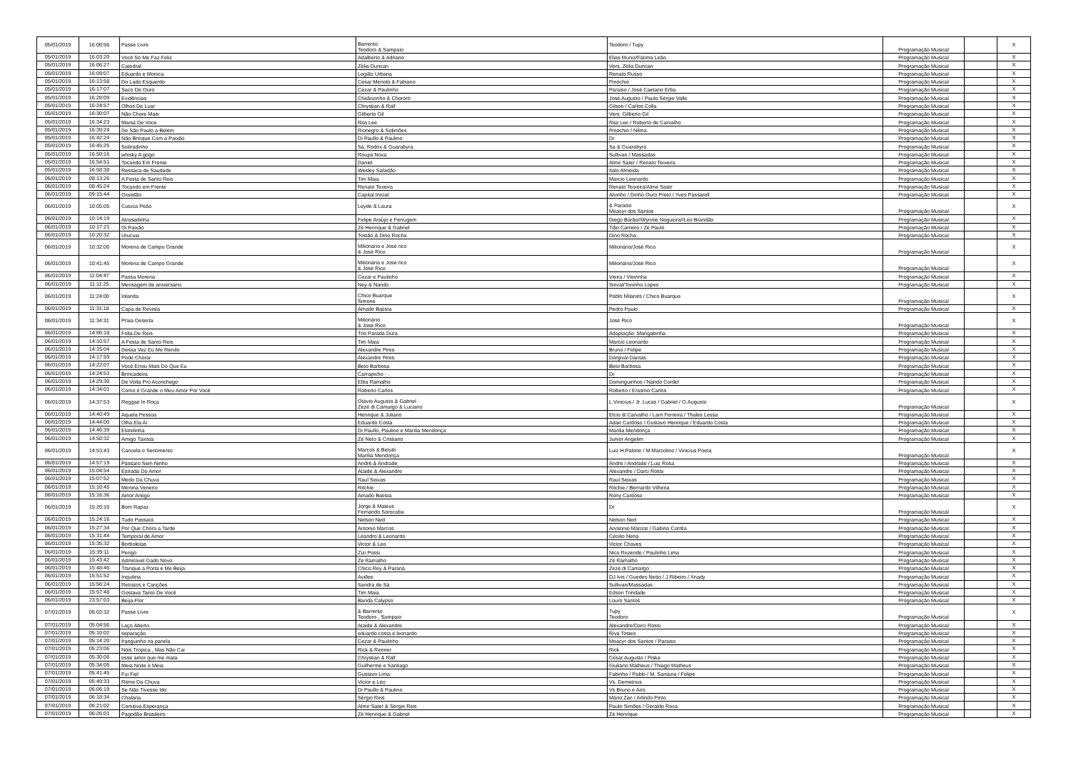| 05/01/2019 | 16:00:56 | Passe Livre | Barrerito Teodoro & Sampaio | Teodoro / Tupy | Programação Musical | | X |
| 05/01/2019 | 16:03:20 | Você Só Me Faz Feliz | Adalberto & Adriano | Elias Muniz/Fátima Leão | Programação Musical | | X |
| 05/01/2019 | 16:06:27 | Catedral | Zélia Duncan | Vers. Zélia Duncan | Programação Musical | | X |
| 05/01/2019 | 16:09:07 | Eduardo e Monica | Legião Urbana | Renato Russo | Programação Musical | | X |
| 05/01/2019 | 16:13:58 | Do Lado Esquerdo | Cesar Menotti & Fabiano | Pinóchio | Programação Musical | | X |
| 05/01/2019 | 16:17:07 | Saco De Ouro | Cezar & Paulinho | Paraiso / José Caetano Erba | Programação Musical | | X |
| 05/01/2019 | 16:20:09 | Evidências | Chitãozinho & Chororó | José Augusto / Paulo Sérgio Valle | Programação Musical | | X |
| 05/01/2019 | 16:24:57 | Olhos De Luar | Chrystian & Ralf | Gilson / Carlos Colla | Programação Musical | | X |
| 05/01/2019 | 16:30:07 | Não Chore Mais | Gilberto Gil | Vers. Gilberto Gil | Programação Musical | | X |
| 05/01/2019 | 16:34:23 | Mania De Voce | Rita Lee | Rita Lee / Roberto de Carvalho | Programação Musical | | X |
| 05/01/2019 | 16:39:24 | De São Paulo a Belém | Rionegro & Solimões | Pinóchio / Nilma | Programação Musical | | X |
| 05/01/2019 | 16:42:24 | Não Brinque Com a Paixão | Di Paullo & Paulino | Dr | Programação Musical | | X |
| 05/01/2019 | 16:45:25 | Sobradinho | Sá, Rodrix & Guarabyra | Sa & Guarabyra | Programação Musical | | X |
| 05/01/2019 | 16:50:16 | whisky A gogo | Roupa Nova | Sullivan / Massadas | Programação Musical | | X |
| 05/01/2019 | 16:54:51 | Tocando Em Frente | Daniel | Almir Sater / Renato Teixeira | Programação Musical | | X |
| 05/01/2019 | 16:58:38 | Ressaca de Saudade | Wesley Safadão | Italo Almeida | Programação Musical | | X |
| 06/01/2019 | 08:13:26 | A Festa de Santo Reis | Tim Maia | Marcio Leonardo | Programação Musical | | X |
| 06/01/2019 | 08:45:24 | Tocando em Frente | Renato Texeira | Renato Teixeira/Almir Sater | Programação Musical | | X |
| 06/01/2019 | 09:15:44 | Gratidão | Capital Inicial | Alvinho / Dinho Ouro Preto / Yves Passarell | Programação Musical | | X |
| 06/01/2019 | 10:05:05 | Cutuca Peão | Leyde & Laura | & Paraiso Moacyr dos Santos | Programação Musical | | X |
| 06/01/2019 | 10:14:19 | Atrasadinha | Felipe Araújo e Ferrugem | Diego Barão//Wynnie Nogueira//Léo Brandão | Programação Musical | | X |
| 06/01/2019 | 10:17:21 | Oi Paixão | Zé Henrique & Gabriel | Tião Carreiro / Zé Paulo | Programação Musical | | X |
| 06/01/2019 | 10:20:32 | Urucuia | Tostão & Dino Rocha | Dino Rocha | Programação Musical | | X |
| 06/01/2019 | 10:32:00 | Morena de Campo Grande | Milionário e José rico & José Rico | Milionário/José Rico | Programação Musical | | X |
| 06/01/2019 | 10:41:45 | Morena de Campo Grande | Milionário e José rico & José Rico | Milionário/José Rico | Programação Musical | | X |
| 06/01/2019 | 11:04:47 | Passa Morena | Cezar e Paulinho | Vieira / Vieirinha | Programação Musical | | X |
| 06/01/2019 | 11:11:25 | Mensagem de aniversário | Ney & Nando | Sinval/Toninho Lopes | Programação Musical | | X |
| 06/01/2019 | 11:24:00 | Iolanda | Chico Buarque Simone | Pablo Milanés / Chico Buarque | Programação Musical | | X |
| 06/01/2019 | 11:31:18 | Capa de Revista | Amado Batista | Pedro Paulo | Programação Musical | | X |
| 06/01/2019 | 11:34:31 | Praia Deserta | Milionário & José Rico | José Rico | Programação Musical | | X |
| 06/01/2019 | 14:06:18 | Folia De Reis | Trio Parada Dura | Adaptação: Mangabinha | Programação Musical | | X |
| 06/01/2019 | 14:10:57 | A Festa de Santo Reis | Tim Maia | Marcio Leonardo | Programação Musical | | X |
| 06/01/2019 | 14:15:04 | Dessa Vez Eu Me Rendo | Alexandre Pires | Bruno / Felipe | Programação Musical | | X |
| 06/01/2019 | 14:17:59 | Pode Chorar | Alexandre Pires | Dorgival Dantas | Programação Musical | | X |
| 06/01/2019 | 14:22:07 | Você Errou Mais Do Que Eu | Beto Barbosa | Beto Barbosa | Programação Musical | | X |
| 06/01/2019 | 14:24:53 | Brincadeira | Carrapicho - . | Dr | Programação Musical | | X |
| 06/01/2019 | 14:29:30 | De Volta Pro Aconchego | Elba Ramalho | Dominguinhos / Nando Cordel | Programação Musical | | X |
| 06/01/2019 | 14:34:01 | Como é Grande o Meu Amor Por Você | Roberto Carlos | Roberto / Erasmo Carlos | Programação Musical | | X |
| 06/01/2019 | 14:37:53 | Reggae In Roça | Otávio Augusto & Gabriel Zezé di Camargo & Luciano | L.Vinicius / Jr. Lucas / Gabriel / O.Augusto | Programação Musical | | X |
| 06/01/2019 | 14:40:49 | Aquela Pessoa | Henrique & Juliano | Elcio di Carvalho / Larri Ferreira / Thales Lessa | Programação Musical | | X |
| 06/01/2019 | 14:44:00 | Olha Ela Aí | Eduardo Costa | Adair Cardoso / Gustavo Henrique / Eduardo Costa | Programação Musical | | X |
| 06/01/2019 | 14:46:39 | Estrelinha | Di Paullo, Paulino e Marília Mendonça | Marilia Mendonça | Programação Musical | | X |
| 06/01/2019 | 14:50:32 | Amigo Taxista | Zé Neto & Cristiano | Junior Angelim | Programação Musical | | X |
| 06/01/2019 | 14:53:43 | Cancela o Sentimento | Marcos & Belutti Marília Mendonça | Luiz H.Palone / M.Marcolino / Vinicius Poeta | Programação Musical | | X |
| 06/01/2019 | 14:57:19 | Pássaro Sem Ninho | André & Andrade | André / Andrade / Luiz Rosa | Programação Musical | | X |
| 06/01/2019 | 15:04:54 | Estrada Do Amor | Ataide & Alexandre | Alexandre / Darci Rossi | Programação Musical | | X |
| 06/01/2019 | 15:07:52 | Medo Da Chuva | Raul Seixas | Raul Seixas | Programação Musical | | X |
| 06/01/2019 | 15:10:45 | Menina Veneno | Ritchie | Ritchie / Bernardo Vilhena | Programação Musical | | X |
| 06/01/2019 | 15:16:36 | Amor Antigo | Amado Batista | Rony Cardoso | Programação Musical | | X |
| 06/01/2019 | 15:20:10 | Bom Rapaz | Jorge & Mateus Fernando Sorocaba | Dr | Programação Musical | | X |
| 06/01/2019 | 15:24:16 | Tudo Passará | Nelson Ned | Nelson Ned | Programação Musical | | X |
| 06/01/2019 | 15:27:34 | Por Que Chora a Tarde | Antonio Marcos | Anotonio Marcos / Gabino Corrêa | Programação Musical | | X |
| 06/01/2019 | 15:31:44 | Temporal de Amor | Leandro & Leonardo | Cecilio Nena | Programação Musical | | X |
| 06/01/2019 | 15:35:32 | Borboletas | Victor & Leo | Victor Chaves | Programação Musical | | X |
| 06/01/2019 | 15:39:11 | Perigo | Zizi Possi | Nico Rezende / Paulinho Lima | Programação Musical | | X |
| 06/01/2019 | 15:43:42 | Admiravel Gado Novo | Zé Ramalho | Zé Ramalho | Programação Musical | | X |
| 06/01/2019 | 15:48:46 | Tranque a Porta e Me Beija | Chico Rey & Paraná | Zezé di Camargo | Programação Musical | | X |
| 06/01/2019 | 15:51:52 | Inquilina | Aviões | DJ Ivis / Guedes Netto / J.Ribeiro / Xnady | Programação Musical | | X |
| 06/01/2019 | 15:56:24 | Retratos e Canções | Sandra de Sá | Sullivan/Massadas | Programação Musical | | X |
| 06/01/2019 | 15:57:48 | Gostava Tanto De Você | Tim Maia | Edson Trindade | Programação Musical | | X |
| 06/01/2019 | 23:57:03 | Beija-Flor | Banda Calypso | Louro Santos | Programação Musical | | X |
| 07/01/2019 | 05:02:32 | Passe Livre | & Barrerito Teodoro , Sampaio | Tupy Teodoro | Programação Musical | | X |
| 07/01/2019 | 05:04:56 | Laço Aberto | Ataide & Alexandre | Alexandre/Darci Rossi | Programação Musical | | X |
| 07/01/2019 | 05:10:02 | separação | eduardo costa e leonardo | Riva Tostes | Programação Musical | | X |
| 07/01/2019 | 05:14:20 | franguinho na panela | Cezar & Paulinho | Moacyr dos Santos / Paraiso | Programação Musical | | X |
| 07/01/2019 | 05:23:06 | Nóis Tropica , Mas Não Cai | Rick & Renner | Rick | Programação Musical | | X |
| 07/01/2019 | 05:30:08 | esse amor que me mata | Chrystian & Ralf | Cesar Augusto / Piska | Programação Musical | | X |
| 07/01/2019 | 05:34:05 | Meia Noite e Meia | Guilherme e Santiago | Giuliano Matheus / Thiago Matheus | Programação Musical | | X |
| 07/01/2019 | 05:41:45 | Fui Fiel | Gustavo Lima | Fabinho / Pablo / M. Santana / Felipe | Programação Musical | | X |
| 07/01/2019 | 05:49:33 | Ritmo Da Chuva | Victor e Léo | Vs. Demetrius | Programação Musical | | X |
| 07/01/2019 | 06:06:19 | Se Não Tivesse Ido | Di Paullo & Paulino | Vs Bruno e Airo | Programação Musical | | X |
| 07/01/2019 | 06:18:34 | Chalana | Sérgio Reis | Mário Zan / Arlindo Pinto | Programação Musical | | X |
| 07/01/2019 | 06:21:02 | Comitiva Esperança | Almir Sater & Sérgio Reis | Paulo Simões / Geraldo Roca | Programação Musical | | X |
| 07/01/2019 | 06:26:01 | Pagodão Brasileiro | Zé Henrique & Gabriel | Zé Henrique | Programação Musical | | X |